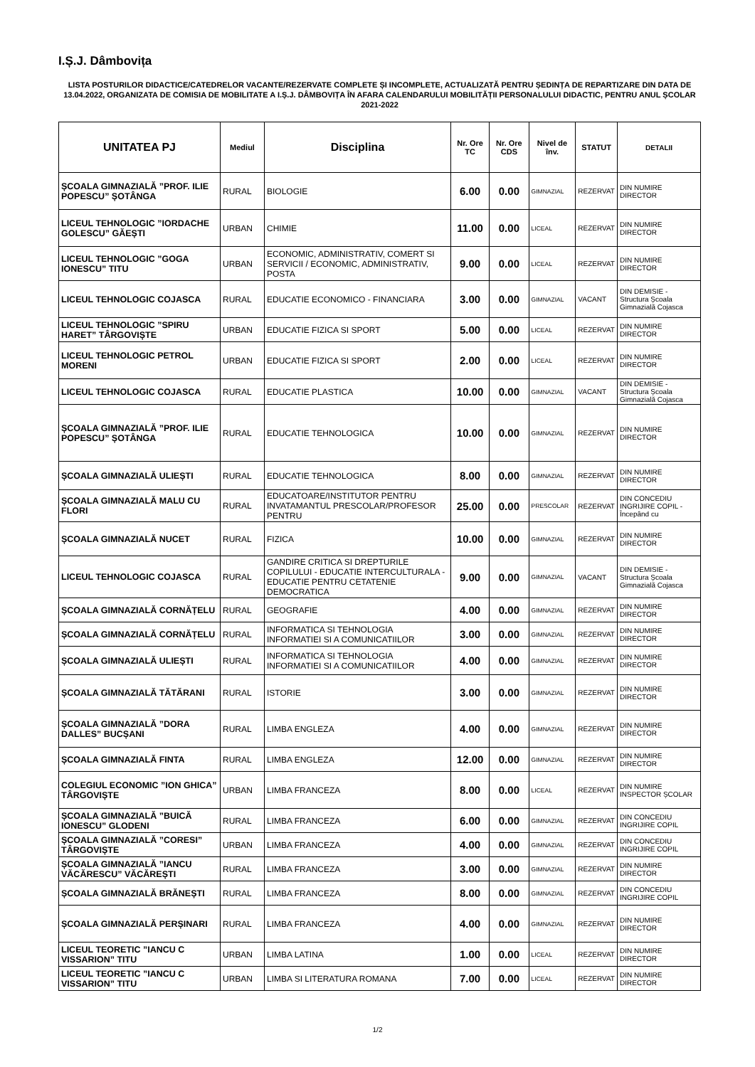I.Ș.J. Dâmbovița
LISTA POSTURILOR DIDACTICE/CATEDRELOR VACANTE/REZERVATE COMPLETE ȘI INCOMPLETE, ACTUALIZATĂ PENTRU ȘEDINȚA DE REPARTIZARE DIN DATA DE 13.04.2022, ORGANIZATA DE COMISIA DE MOBILITATE A I.Ș.J. DÂMBOVIȚA ÎN AFARA CALENDARULUI MOBILITĂȚII PERSONALULUI DIDACTIC, PENTRU ANUL ȘCOLAR 2021-2022
| UNITATEA PJ | Mediul | Disciplina | Nr. Ore TC | Nr. Ore CDS | Nivel de înv. | STATUT | DETALII |
| --- | --- | --- | --- | --- | --- | --- | --- |
| ȘCOALA GIMNAZIALĂ ”PROF. ILIE POPESCU” ȘOTÂNGA | RURAL | BIOLOGIE | 6.00 | 0.00 | GIMNAZIAL | REZERVAT | DIN NUMIRE DIRECTOR |
| LICEUL TEHNOLOGIC ”IORDACHE GOLESCU” GĂEȘTI | URBAN | CHIMIE | 11.00 | 0.00 | LICEAL | REZERVAT | DIN NUMIRE DIRECTOR |
| LICEUL TEHNOLOGIC ”GOGA IONESCU” TITU | URBAN | ECONOMIC, ADMINISTRATIV, COMERT SI SERVICII / ECONOMIC, ADMINISTRATIV, POSTA | 9.00 | 0.00 | LICEAL | REZERVAT | DIN NUMIRE DIRECTOR |
| LICEUL TEHNOLOGIC COJASCA | RURAL | EDUCATIE ECONOMICO - FINANCIARA | 3.00 | 0.00 | GIMNAZIAL | VACANT | DIN DEMISIE - Structura Școala Gimnazială Cojasca |
| LICEUL TEHNOLOGIC ”SPIRU HARET” TÂRGOVIȘTE | URBAN | EDUCATIE FIZICA SI SPORT | 5.00 | 0.00 | LICEAL | REZERVAT | DIN NUMIRE DIRECTOR |
| LICEUL TEHNOLOGIC PETROL MORENI | URBAN | EDUCATIE FIZICA SI SPORT | 2.00 | 0.00 | LICEAL | REZERVAT | DIN NUMIRE DIRECTOR |
| LICEUL TEHNOLOGIC COJASCA | RURAL | EDUCATIE PLASTICA | 10.00 | 0.00 | GIMNAZIAL | VACANT | DIN DEMISIE - Structura Școala Gimnazială Cojasca |
| ȘCOALA GIMNAZIALĂ ”PROF. ILIE POPESCU” ȘOTÂNGA | RURAL | EDUCATIE TEHNOLOGICA | 10.00 | 0.00 | GIMNAZIAL | REZERVAT | DIN NUMIRE DIRECTOR |
| ȘCOALA GIMNAZIALĂ ULIEȘTI | RURAL | EDUCATIE TEHNOLOGICA | 8.00 | 0.00 | GIMNAZIAL | REZERVAT | DIN NUMIRE DIRECTOR |
| ȘCOALA GIMNAZIALĂ MALU CU FLORI | RURAL | EDUCATOARE/INSTITUTOR PENTRU INVATAMANTUL PRESCOLAR/PROFESOR PENTRU | 25.00 | 0.00 | PRESCOLAR | REZERVAT | DIN CONCEDIU INGRIJIRE COPIL - Începând cu |
| ȘCOALA GIMNAZIALĂ NUCET | RURAL | FIZICA | 10.00 | 0.00 | GIMNAZIAL | REZERVAT | DIN NUMIRE DIRECTOR |
| LICEUL TEHNOLOGIC COJASCA | RURAL | GANDIRE CRITICA SI DREPTURILE COPILULUI - EDUCATIE INTERCULTURALA - EDUCATIE PENTRU CETATENIE DEMOCRATICA | 9.00 | 0.00 | GIMNAZIAL | VACANT | DIN DEMISIE - Structura Școala Gimnazială Cojasca |
| ȘCOALA GIMNAZIALĂ CORNĂȚELU | RURAL | GEOGRAFIE | 4.00 | 0.00 | GIMNAZIAL | REZERVAT | DIN NUMIRE DIRECTOR |
| ȘCOALA GIMNAZIALĂ CORNĂȚELU | RURAL | INFORMATICA SI TEHNOLOGIA INFORMATIEI SI A COMUNICATIILOR | 3.00 | 0.00 | GIMNAZIAL | REZERVAT | DIN NUMIRE DIRECTOR |
| ȘCOALA GIMNAZIALĂ ULIEȘTI | RURAL | INFORMATICA SI TEHNOLOGIA INFORMATIEI SI A COMUNICATIILOR | 4.00 | 0.00 | GIMNAZIAL | REZERVAT | DIN NUMIRE DIRECTOR |
| ȘCOALA GIMNAZIALĂ TĂTĂRANI | RURAL | ISTORIE | 3.00 | 0.00 | GIMNAZIAL | REZERVAT | DIN NUMIRE DIRECTOR |
| ȘCOALA GIMNAZIALĂ ”DORA DALLES” BUCȘANI | RURAL | LIMBA ENGLEZA | 4.00 | 0.00 | GIMNAZIAL | REZERVAT | DIN NUMIRE DIRECTOR |
| ȘCOALA GIMNAZIALĂ FINTA | RURAL | LIMBA ENGLEZA | 12.00 | 0.00 | GIMNAZIAL | REZERVAT | DIN NUMIRE DIRECTOR |
| COLEGIUL ECONOMIC ”ION GHICA” TÂRGOVIȘTE | URBAN | LIMBA FRANCEZA | 8.00 | 0.00 | LICEAL | REZERVAT | DIN NUMIRE INSPECTOR ȘCOLAR |
| ȘCOALA GIMNAZIALĂ ”BUICĂ IONESCU” GLODENI | RURAL | LIMBA FRANCEZA | 6.00 | 0.00 | GIMNAZIAL | REZERVAT | DIN CONCEDIU INGRIJIRE COPIL |
| ȘCOALA GIMNAZIALĂ ”CORESI” TÂRGOVIȘTE | URBAN | LIMBA FRANCEZA | 4.00 | 0.00 | GIMNAZIAL | REZERVAT | DIN CONCEDIU INGRIJIRE COPIL |
| ȘCOALA GIMNAZIALĂ ”IANCU VĂCĂRESCU” VĂCĂREȘTI | RURAL | LIMBA FRANCEZA | 3.00 | 0.00 | GIMNAZIAL | REZERVAT | DIN NUMIRE DIRECTOR |
| ȘCOALA GIMNAZIALĂ BRĂNEȘTI | RURAL | LIMBA FRANCEZA | 8.00 | 0.00 | GIMNAZIAL | REZERVAT | DIN CONCEDIU INGRIJIRE COPIL |
| ȘCOALA GIMNAZIALĂ PERȘINARI | RURAL | LIMBA FRANCEZA | 4.00 | 0.00 | GIMNAZIAL | REZERVAT | DIN NUMIRE DIRECTOR |
| LICEUL TEORETIC ”IANCU C VISSARION” TITU | URBAN | LIMBA LATINA | 1.00 | 0.00 | LICEAL | REZERVAT | DIN NUMIRE DIRECTOR |
| LICEUL TEORETIC ”IANCU C VISSARION” TITU | URBAN | LIMBA SI LITERATURA ROMANA | 7.00 | 0.00 | LICEAL | REZERVAT | DIN NUMIRE DIRECTOR |
1/2